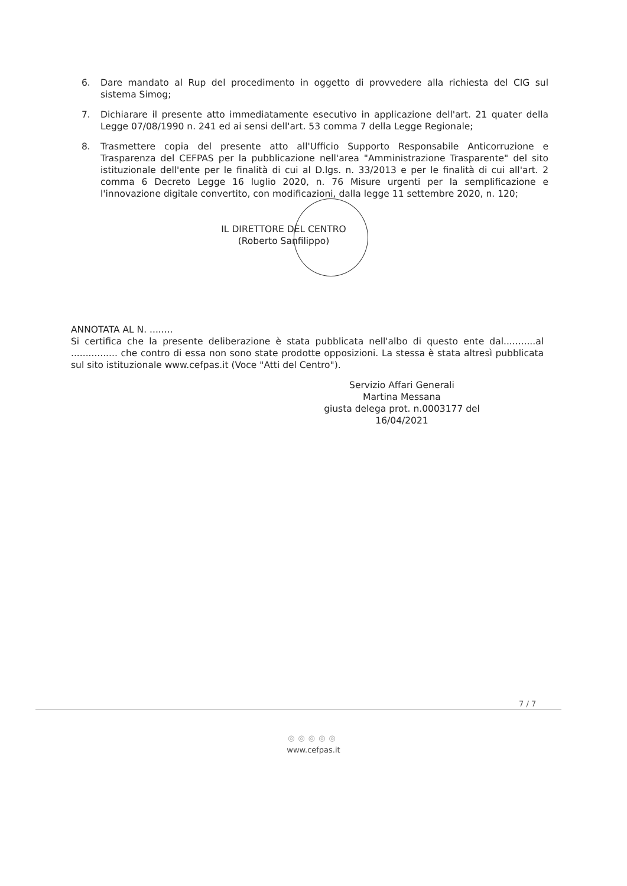6. Dare mandato al Rup del procedimento in oggetto di provvedere alla richiesta del CIG sul sistema Simog;
7. Dichiarare il presente atto immediatamente esecutivo in applicazione dell'art. 21 quater della Legge 07/08/1990 n. 241 ed ai sensi dell'art. 53 comma 7 della Legge Regionale;
8. Trasmettere copia del presente atto all'Ufficio Supporto Responsabile Anticorruzione e Trasparenza del CEFPAS per la pubblicazione nell'area "Amministrazione Trasparente" del sito istituzionale dell'ente per le finalità di cui al D.lgs. n. 33/2013 e per le finalità di cui all'art. 2 comma 6 Decreto Legge 16 luglio 2020, n. 76 Misure urgenti per la semplificazione e l'innovazione digitale convertito, con modificazioni, dalla legge 11 settembre 2020, n. 120;
IL DIRETTORE DEL CENTRO
(Roberto Sanfilippo)
ANNOTATA AL N. ........
Si certifica che la presente deliberazione è stata pubblicata nell'albo di questo ente dal...........al ................ che contro di essa non sono state prodotte opposizioni. La stessa è stata altresì pubblicata sul sito istituzionale www.cefpas.it (Voce "Atti del Centro").
Servizio Affari Generali
Martina Messana
giusta delega prot. n.0003177 del
16/04/2021
7 / 7
◎◎◎◎◎
www.cefpas.it